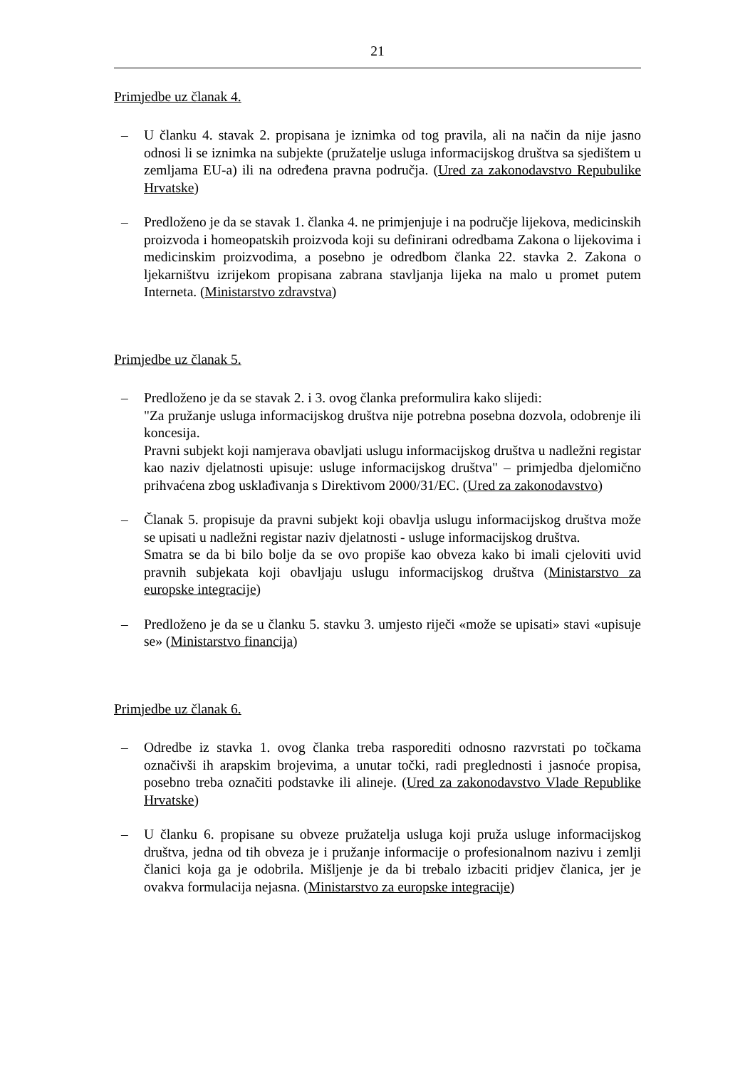21
Primjedbe uz članak 4.
– U članku 4. stavak 2. propisana je iznimka od tog pravila, ali na način da nije jasno odnosi li se iznimka na subjekte (pružatelje usluga informacijskog društva sa sjedištem u zemljama EU-a) ili na određena pravna područja. (Ured za zakonodavstvo Repubulike Hrvatske)
– Predloženo je da se stavak 1. članka 4. ne primjenjuje i na područje lijekova, medicinskih proizvoda i homeopatskih proizvoda koji su definirani odredbama Zakona o lijekovima i medicinskim proizvodima, a posebno je odredbom članka 22. stavka 2. Zakona o ljekarništvu izrijekom propisana zabrana stavljanja lijeka na malo u promet putem Interneta. (Ministarstvo zdravstva)
Primjedbe uz članak 5.
– Predloženo je da se stavak 2. i 3. ovog članka preformulira kako slijedi:
"Za pružanje usluga informacijskog društva nije potrebna posebna dozvola, odobrenje ili koncesija.
Pravni subjekt koji namjerava obavljati uslugu informacijskog društva u nadležni registar kao naziv djelatnosti upisuje: usluge informacijskog društva" – primjedba djelomično prihvaćena zbog usklađivanja s Direktivom 2000/31/EC. (Ured za zakonodavstvo)
– Članak 5. propisuje da pravni subjekt koji obavlja uslugu informacijskog društva može se upisati u nadležni registar naziv djelatnosti - usluge informacijskog društva.
Smatra se da bi bilo bolje da se ovo propiše kao obveza kako bi imali cjeloviti uvid pravnih subjekata koji obavljaju uslugu informacijskog društva (Ministarstvo za europske integracije)
– Predloženo je da se u članku 5. stavku 3. umjesto riječi «može se upisati» stavi «upisuje se» (Ministarstvo financija)
Primjedbe uz članak 6.
– Odredbe iz stavka 1. ovog članka treba rasporediti odnosno razvrstati po točkama označivši ih arapskim brojevima, a unutar točki, radi preglednosti i jasnoće propisa, posebno treba označiti podstavke ili alineje. (Ured za zakonodavstvo Vlade Republike Hrvatske)
– U članku 6. propisane su obveze pružatelja usluga koji pruža usluge informacijskog društva, jedna od tih obveza je i pružanje informacije o profesionalnom nazivu i zemlji članici koja ga je odobrila. Mišljenje je da bi trebalo izbaciti pridjev članica, jer je ovakva formulacija nejasna. (Ministarstvo za europske integracije)